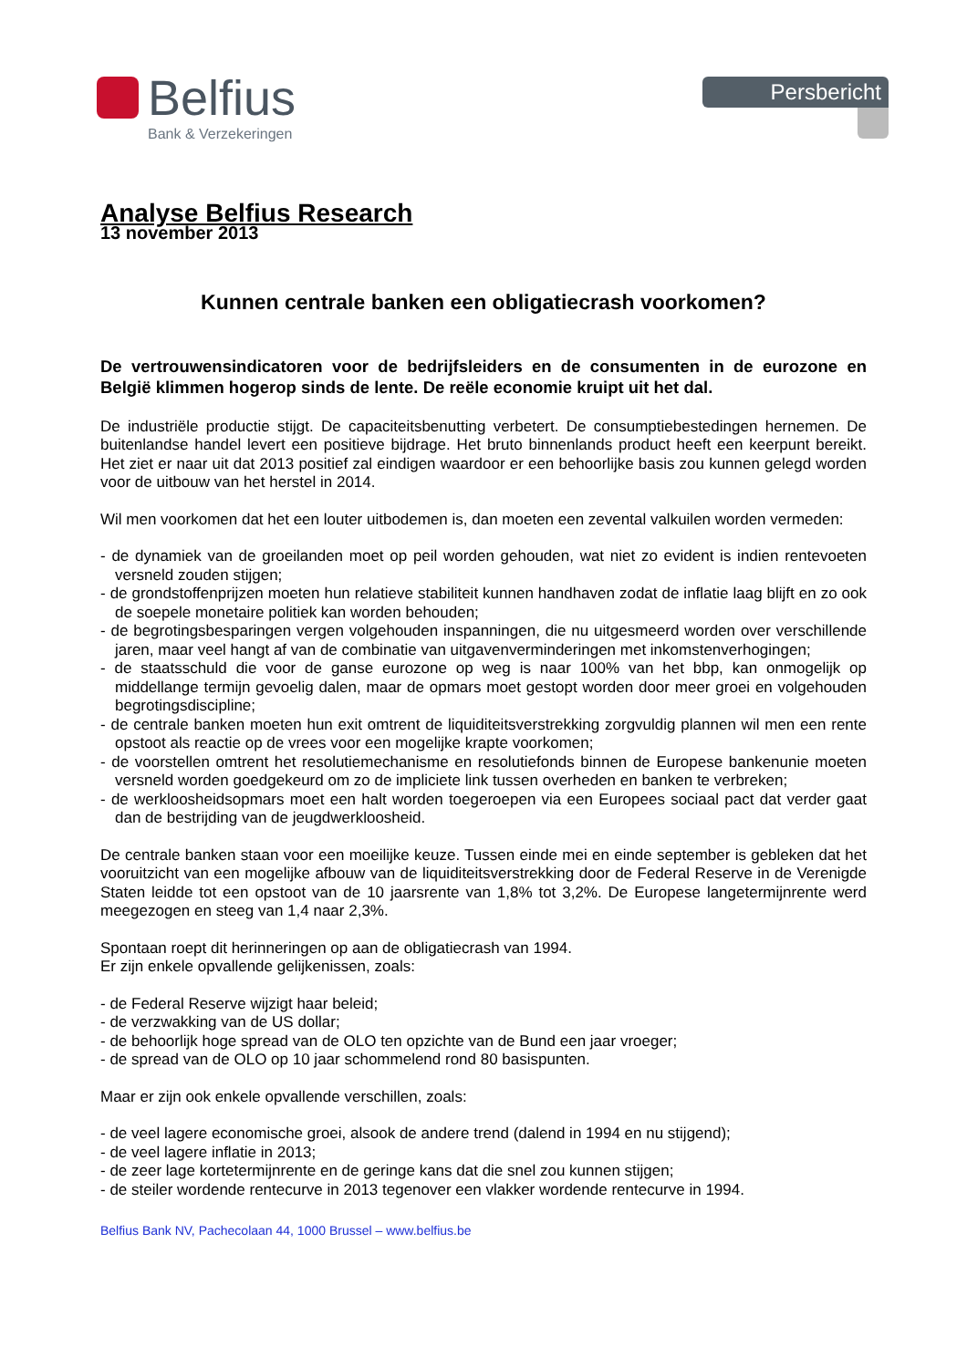Belfius
Bank & Verzekeringen
Persbericht
Analyse Belfius Research
13 november 2013
Kunnen centrale banken een obligatiecrash voorkomen?
De vertrouwensindicatoren voor de bedrijfsleiders en de consumenten in de eurozone en België klimmen hogerop sinds de lente. De reële economie kruipt uit het dal.
De industriële productie stijgt. De capaciteitsbenutting verbetert. De consumptiebestedingen hernemen. De buitenlandse handel levert een positieve bijdrage. Het bruto binnenlands product heeft een keerpunt bereikt. Het ziet er naar uit dat 2013 positief zal eindigen waardoor er een behoorlijke basis zou kunnen gelegd worden voor de uitbouw van het herstel in 2014.
Wil men voorkomen dat het een louter uitbodemen is, dan moeten een zevental valkuilen worden vermeden:
- de dynamiek van de groeilanden moet op peil worden gehouden, wat niet zo evident is indien rentevoeten versneld zouden stijgen;
- de grondstoffenprijzen moeten hun relatieve stabiliteit kunnen handhaven zodat de inflatie laag blijft en zo ook de soepele monetaire politiek kan worden behouden;
- de begrotingsbesparingen vergen volgehouden inspanningen, die nu uitgesmeerd worden over verschillende jaren, maar veel hangt af van de combinatie van uitgavenverminderingen met inkomstenverhogingen;
- de staatsschuld die voor de ganse eurozone op weg is naar 100% van het bbp, kan onmogelijk op middellange termijn gevoelig dalen, maar de opmars moet gestopt worden door meer groei en volgehouden begrotingsdiscipline;
- de centrale banken moeten hun exit omtrent de liquiditeitsverstrekking zorgvuldig plannen wil men een rente opstoot als reactie op de vrees voor een mogelijke krapte voorkomen;
- de voorstellen omtrent het resolutiemechanisme en resolutiefonds binnen de Europese bankenunie moeten versneld worden goedgekeurd om zo de impliciete link tussen overheden en banken te verbreken;
- de werkloosheidsopmars moet een halt worden toegeroepen via een Europees sociaal pact dat verder gaat dan de bestrijding van de jeugdwerkloosheid.
De centrale banken staan voor een moeilijke keuze. Tussen einde mei en einde september is gebleken dat het vooruitzicht van een mogelijke afbouw van de liquiditeitsverstrekking door de Federal Reserve in de Verenigde Staten leidde tot een opstoot van de 10 jaarsrente van 1,8% tot 3,2%. De Europese langetermijnrente werd meegezogen en steeg van 1,4 naar 2,3%.
Spontaan roept dit herinneringen op aan de obligatiecrash van 1994.
Er zijn enkele opvallende gelijkenissen, zoals:
- de Federal Reserve wijzigt haar beleid;
- de verzwakking van de US dollar;
- de behoorlijk hoge spread van de OLO ten opzichte van de Bund een jaar vroeger;
- de spread van de OLO op 10 jaar schommelend rond 80 basispunten.
Maar er zijn ook enkele opvallende verschillen, zoals:
- de veel lagere economische groei, alsook de andere trend (dalend in 1994 en nu stijgend);
- de veel lagere inflatie in 2013;
- de zeer lage kortetermijnrente en de geringe kans dat die snel zou kunnen stijgen;
- de steiler wordende rentecurve in 2013 tegenover een vlakker wordende rentecurve in 1994.
Belfius Bank NV, Pachecolaan 44, 1000 Brussel – www.belfius.be